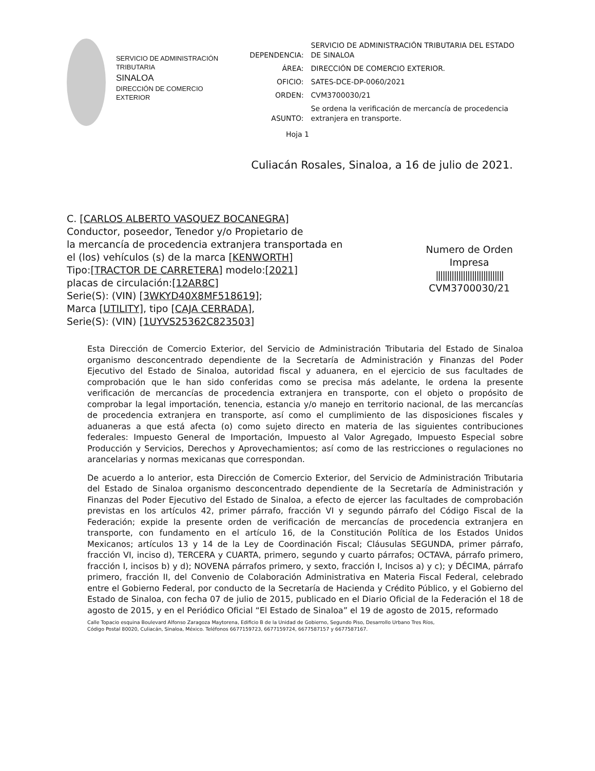SERVICIO DE ADMINISTRACIÓN TRIBUTARIA
SINALOA
DIRECCIÓN DE COMERCIO EXTERIOR
| DEPENDENCIA: | SERVICIO DE ADMINISTRACIÓN TRIBUTARIA DEL ESTADO DE SINALOA |
| ÁREA: | DIRECCIÓN DE COMERCIO EXTERIOR. |
| OFICIO: | SATES-DCE-DP-0060/2021 |
| ORDEN: | CVM3700030/21 |
| ASUNTO: | Se ordena la verificación de mercancía de procedencia extranjera en transporte. |
Hoja 1
Culiacán Rosales, Sinaloa, a 16 de julio de 2021.
C. [CARLOS ALBERTO VASQUEZ BOCANEGRA]
Conductor, poseedor, Tenedor y/o Propietario de
la mercancía de procedencia extranjera transportada en
el (los) vehículos (s) de la marca [KENWORTH]
Tipo:[TRACTOR DE CARRETERA] modelo:[2021]
placas de circulación:[12AR8C]
Serie(S): (VIN) [3WKYD40X8MF518619];
Marca [UTILITY], tipo [CAJA CERRADA],
Serie(S): (VIN) [1UYVS25362C823503]
Numero de Orden
Impresa
||||||||||||||||||||||||||||||
CVM3700030/21
Esta Dirección de Comercio Exterior, del Servicio de Administración Tributaria del Estado de Sinaloa organismo desconcentrado dependiente de la Secretaría de Administración y Finanzas del Poder Ejecutivo del Estado de Sinaloa, autoridad fiscal y aduanera, en el ejercicio de sus facultades de comprobación que le han sido conferidas como se precisa más adelante, le ordena la presente verificación de mercancías de procedencia extranjera en transporte, con el objeto o propósito de comprobar la legal importación, tenencia, estancia y/o manejo en territorio nacional, de las mercancías de procedencia extranjera en transporte, así como el cumplimiento de las disposiciones fiscales y aduaneras a que está afecta (o) como sujeto directo en materia de las siguientes contribuciones federales: Impuesto General de Importación, Impuesto al Valor Agregado, Impuesto Especial sobre Producción y Servicios, Derechos y Aprovechamientos; así como de las restricciones o regulaciones no arancelarias y normas mexicanas que correspondan.
De acuerdo a lo anterior, esta Dirección de Comercio Exterior, del Servicio de Administración Tributaria del Estado de Sinaloa organismo desconcentrado dependiente de la Secretaría de Administración y Finanzas del Poder Ejecutivo del Estado de Sinaloa, a efecto de ejercer las facultades de comprobación previstas en los artículos 42, primer párrafo, fracción VI y segundo párrafo del Código Fiscal de la Federación; expide la presente orden de verificación de mercancías de procedencia extranjera en transporte, con fundamento en el artículo 16, de la Constitución Política de los Estados Unidos Mexicanos; artículos 13 y 14 de la Ley de Coordinación Fiscal; Cláusulas SEGUNDA, primer párrafo, fracción VI, inciso d), TERCERA y CUARTA, primero, segundo y cuarto párrafos; OCTAVA, párrafo primero, fracción I, incisos b) y d); NOVENA párrafos primero, y sexto, fracción I, Incisos a) y c); y DÉCIMA, párrafo primero, fracción II, del Convenio de Colaboración Administrativa en Materia Fiscal Federal, celebrado entre el Gobierno Federal, por conducto de la Secretaría de Hacienda y Crédito Público, y el Gobierno del Estado de Sinaloa, con fecha 07 de julio de 2015, publicado en el Diario Oficial de la Federación el 18 de agosto de 2015, y en el Periódico Oficial “El Estado de Sinaloa” el 19 de agosto de 2015, reformado
Calle Topacio esquina Boulevard Alfonso Zaragoza Maytorena, Edificio B de la Unidad de Gobierno, Segundo Piso, Desarrollo Urbano Tres Ríos,
Código Postal 80020, Culiacán, Sinaloa, México. Teléfonos 6677159723, 6677159724, 6677587157 y 6677587167.